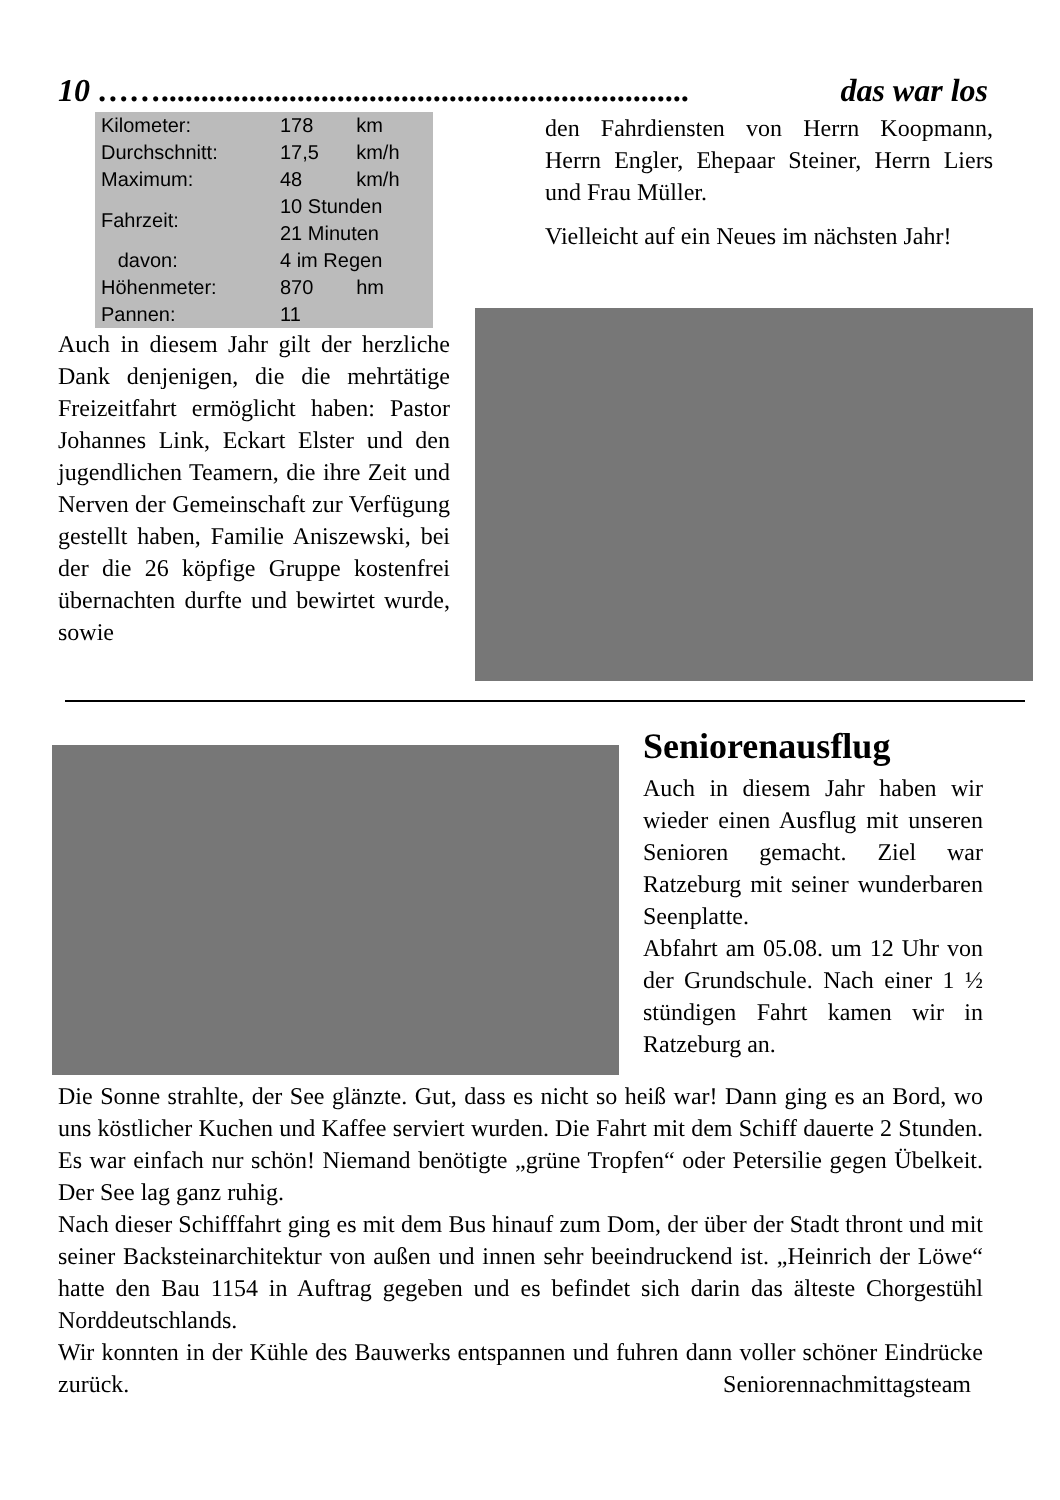10 …….................................................................. das war los
| Kilometer: | 178 | km |
| Durchschnitt: | 17,5 | km/h |
| Maximum: | 48 | km/h |
| Fahrzeit: | 10 Stunden 21 Minuten | |
| davon: | 4 im Regen | |
| Höhenmeter: | 870 | hm |
| Pannen: | 11 | |
Auch in diesem Jahr gilt der herzliche Dank denjenigen, die die mehrtätige Freizeitfahrt ermöglicht haben: Pastor Johannes Link, Eckart Elster und den jugendlichen Teamern, die ihre Zeit und Nerven der Gemeinschaft zur Verfügung gestellt haben, Familie Aniszewski, bei der die 26 köpfige Gruppe kostenfrei übernachten durfte und bewirtet wurde, sowie
den Fahrdiensten von Herrn Koopmann, Herrn Engler, Ehepaar Steiner, Herrn Liers und Frau Müller.
Vielleicht auf ein Neues im nächsten Jahr!
Seniorenausflug
Auch in diesem Jahr haben wir wieder einen Ausflug mit unseren Senioren gemacht. Ziel war Ratzeburg mit seiner wunderbaren Seenplatte.
Abfahrt am 05.08. um 12 Uhr von der Grundschule. Nach einer 1 ½ stündigen Fahrt kamen wir in Ratzeburg an.
Die Sonne strahlte, der See glänzte. Gut, dass es nicht so heiß war! Dann ging es an Bord, wo uns köstlicher Kuchen und Kaffee serviert wurden. Die Fahrt mit dem Schiff dauerte 2 Stunden. Es war einfach nur schön! Niemand benötigte „grüne Tropfen“ oder Petersilie gegen Übelkeit. Der See lag ganz ruhig.
Nach dieser Schifffahrt ging es mit dem Bus hinauf zum Dom, der über der Stadt thront und mit seiner Backsteinarchitektur von außen und innen sehr beeindruckend ist. „Heinrich der Löwe“ hatte den Bau 1154 in Auftrag gegeben und es befindet sich darin das älteste Chorgestühl Norddeutschlands.
Wir konnten in der Kühle des Bauwerks entspannen und fuhren dann voller schöner Eindrücke zurück. Seniorennachmittagsteam